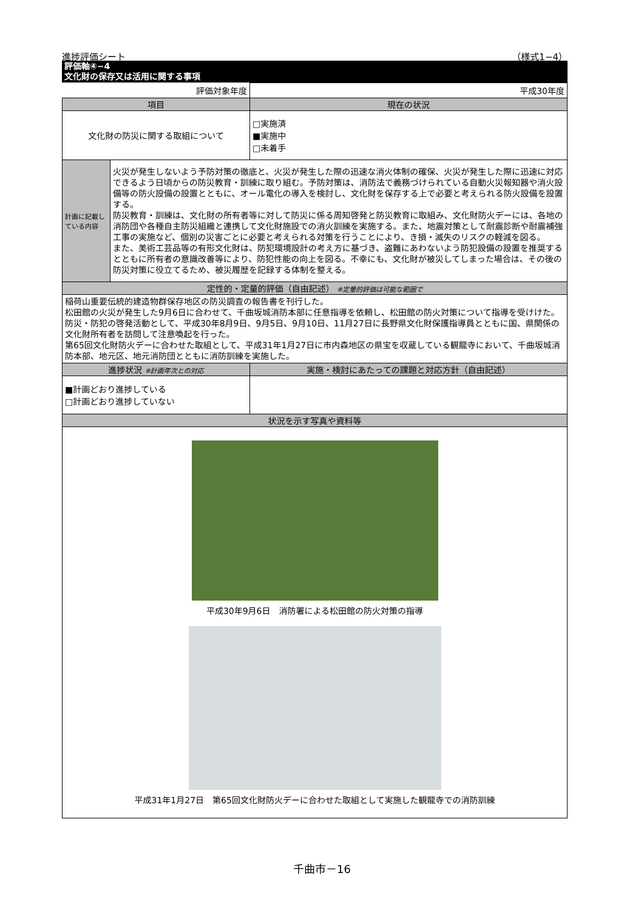進捗評価シート （様式1−4）
評価軸④−4
文化財の保存又は活用に関する事項
| 評価対象年度 | | 平成30年度 |
| 項目 | | 現在の状況 |
| 文化財の防災に関する取組について | | □実施済 ■実施中 □未着手 |
| 計画に記載している内容 | 火災が発生しないよう予防対策の徹底と、火災が発生した際の迅速な消火体制の確保、火災が発生した際に迅速に対応できるよう日頃からの防災教育・訓練に取り組む。予防対策は、消防法で義務づけられている自動火災報知器や消火設備等の防火設備の設置とともに、オール電化の導入を検討し、文化財を保存する上で必要と考えられる防火設備を設置する。 防災教育・訓練は、文化財の所有者等に対して防災に係る周知啓発と防災教育に取組み、文化財防火デーには、各地の消防団や各種自主防災組織と連携して文化財施設での消火訓練を実施する。また、地震対策として耐震診断や耐震補強工事の実施など、個別の災害ごとに必要と考えられる対策を行うことにより、き損・滅失のリスクの軽減を図る。 また、美術工芸品等の有形文化財は、防犯環境設計の考え方に基づき、盗難にあわないよう防犯設備の設置を推奨するとともに所有者の意識改善等により、防犯性能の向上を図る。不幸にも、文化財が被災してしまった場合は、その後の防災対策に役立てるため、被災履歴を記録する体制を整える。 | |
| 定性的・定量的評価（自由記述） ※定量的評価は可能な範囲で | | |
| 稲荷山重要伝統的建造物群保存地区の防災調査の報告書を刊行した。 松田館の火災が発生した9月6日に合わせて、千曲坂城消防本部に任意指導を依頼し、松田館の防火対策について指導を受けけた。 防災・防犯の啓発活動として、平成30年8月9日、9月5日、9月10日、11月27日に長野県文化財保護指導員とともに国、県関係の文化財所有者を訪問して注意喚起を行った。 第65回文化財防火デーに合わせた取組として、平成31年1月27日に市内森地区の県宝を収蔵している観龍寺において、千曲坂城消防本部、地元区、地元消防団とともに消防訓練を実施した。 | | |
| 進捗状況 ※計画年次との対応 | | 実施・検討にあたっての課題と対応方針（自由記述） |
| ■計画どおり進捗している □計画どおり進捗していない | | |
| 状況を示す写真や資料等 | | |
| 平成30年9月6日 消防署による松田館の防火対策の指導 平成31年1月27日 第65回文化財防火デーに合わせた取組として実施した観龍寺での消防訓練 | | |
千曲市－16